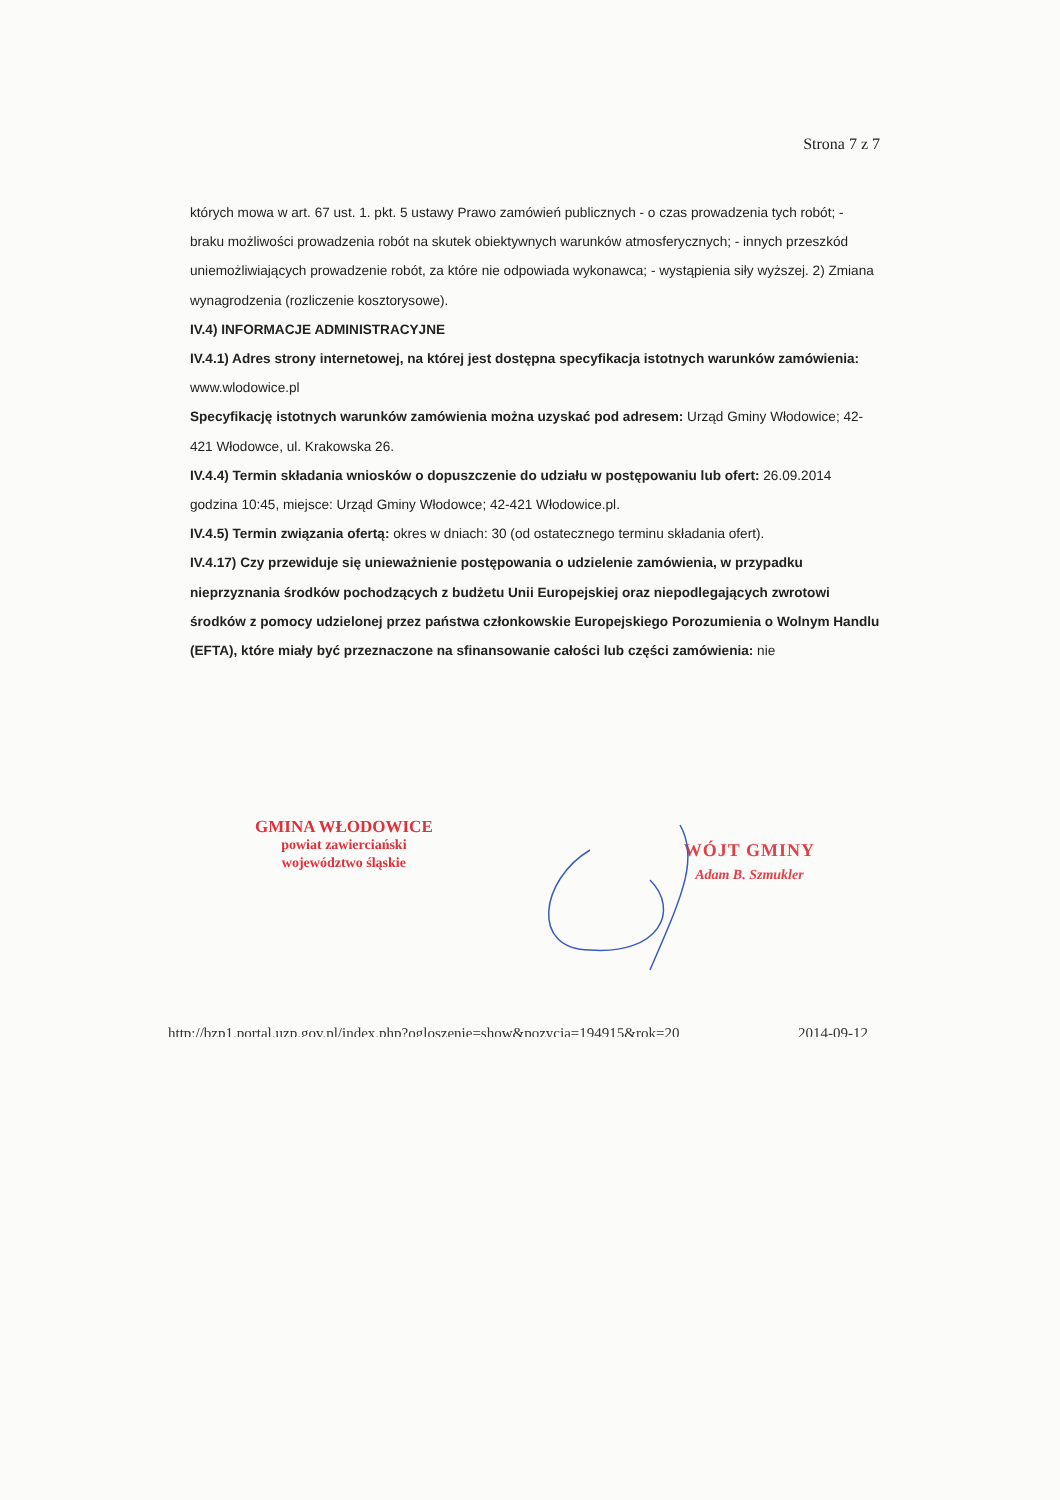Strona 7 z 7
których mowa w art. 67 ust. 1. pkt. 5 ustawy Prawo zamówień publicznych - o czas prowadzenia tych robót; - braku możliwości prowadzenia robót na skutek obiektywnych warunków atmosferycznych; - innych przeszkód uniemożliwiających prowadzenie robót, za które nie odpowiada wykonawca; - wystąpienia siły wyższej. 2) Zmiana wynagrodzenia (rozliczenie kosztorysowe).
IV.4) INFORMACJE ADMINISTRACYJNE
IV.4.1) Adres strony internetowej, na której jest dostępna specyfikacja istotnych warunków zamówienia: www.wlodowice.pl
Specyfikację istotnych warunków zamówienia można uzyskać pod adresem: Urząd Gminy Włodowice; 42-421 Włodowce, ul. Krakowska 26.
IV.4.4) Termin składania wniosków o dopuszczenie do udziału w postępowaniu lub ofert: 26.09.2014 godzina 10:45, miejsce: Urząd Gminy Włodowce; 42-421 Włodowice.pl.
IV.4.5) Termin związania ofertą: okres w dniach: 30 (od ostatecznego terminu składania ofert).
IV.4.17) Czy przewiduje się unieważnienie postępowania o udzielenie zamówienia, w przypadku nieprzyznania środków pochodzących z budżetu Unii Europejskiej oraz niepodlegających zwrotowi środków z pomocy udzielonej przez państwa członkowskie Europejskiego Porozumienia o Wolnym Handlu (EFTA), które miały być przeznaczone na sfinansowanie całości lub części zamówienia: nie
GMINA WŁODOWICE
powiat zawierciański
województwo śląskie
WÓJT GMINY
Adam B. Szmukler
http://bzp1.portal.uzp.gov.pl/index.php?ogloszenie=show&pozycja=194915&rok=20 2014-09-12